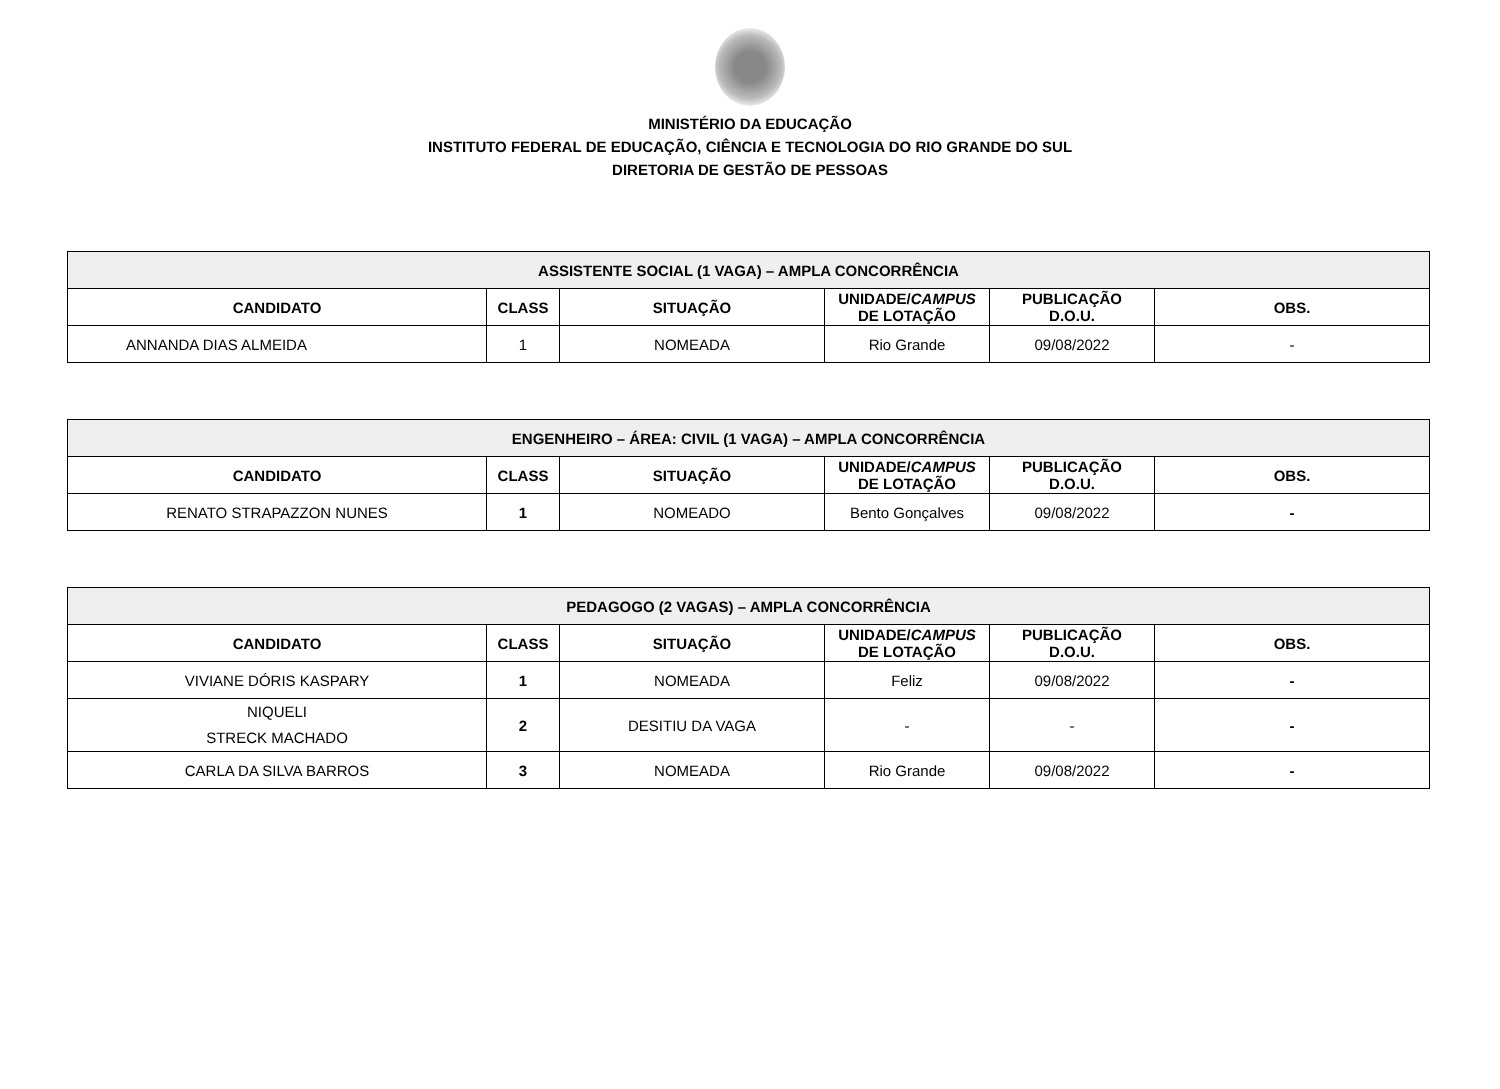MINISTÉRIO DA EDUCAÇÃO
INSTITUTO FEDERAL DE EDUCAÇÃO, CIÊNCIA E TECNOLOGIA DO RIO GRANDE DO SUL
DIRETORIA DE GESTÃO DE PESSOAS
| ASSISTENTE SOCIAL (1 VAGA) – AMPLA CONCORRÊNCIA | | | | | |
| --- | --- | --- | --- | --- | --- |
| CANDIDATO | CLASS | SITUAÇÃO | UNIDADE/ CAMPUS DE LOTAÇÃO | PUBLICAÇÃO D.O.U. | OBS. |
| ANNANDA DIAS ALMEIDA | 1 | NOMEADA | Rio Grande | 09/08/2022 | - |
| ENGENHEIRO – ÁREA: CIVIL (1 VAGA) – AMPLA CONCORRÊNCIA | | | | | |
| --- | --- | --- | --- | --- | --- |
| CANDIDATO | CLASS | SITUAÇÃO | UNIDADE/ CAMPUS DE LOTAÇÃO | PUBLICAÇÃO D.O.U. | OBS. |
| RENATO STRAPAZZON NUNES | 1 | NOMEADO | Bento Gonçalves | 09/08/2022 | - |
| PEDAGOGO (2 VAGAS) – AMPLA CONCORRÊNCIA | | | | | |
| --- | --- | --- | --- | --- | --- |
| CANDIDATO | CLASS | SITUAÇÃO | UNIDADE/ CAMPUS DE LOTAÇÃO | PUBLICAÇÃO D.O.U. | OBS. |
| VIVIANE DÓRIS KASPARY | 1 | NOMEADA | Feliz | 09/08/2022 | - |
| NIQUELI STRECK MACHADO | 2 | DESITIU DA VAGA | - | - | - |
| CARLA DA SILVA BARROS | 3 | NOMEADA | Rio Grande | 09/08/2022 | - |